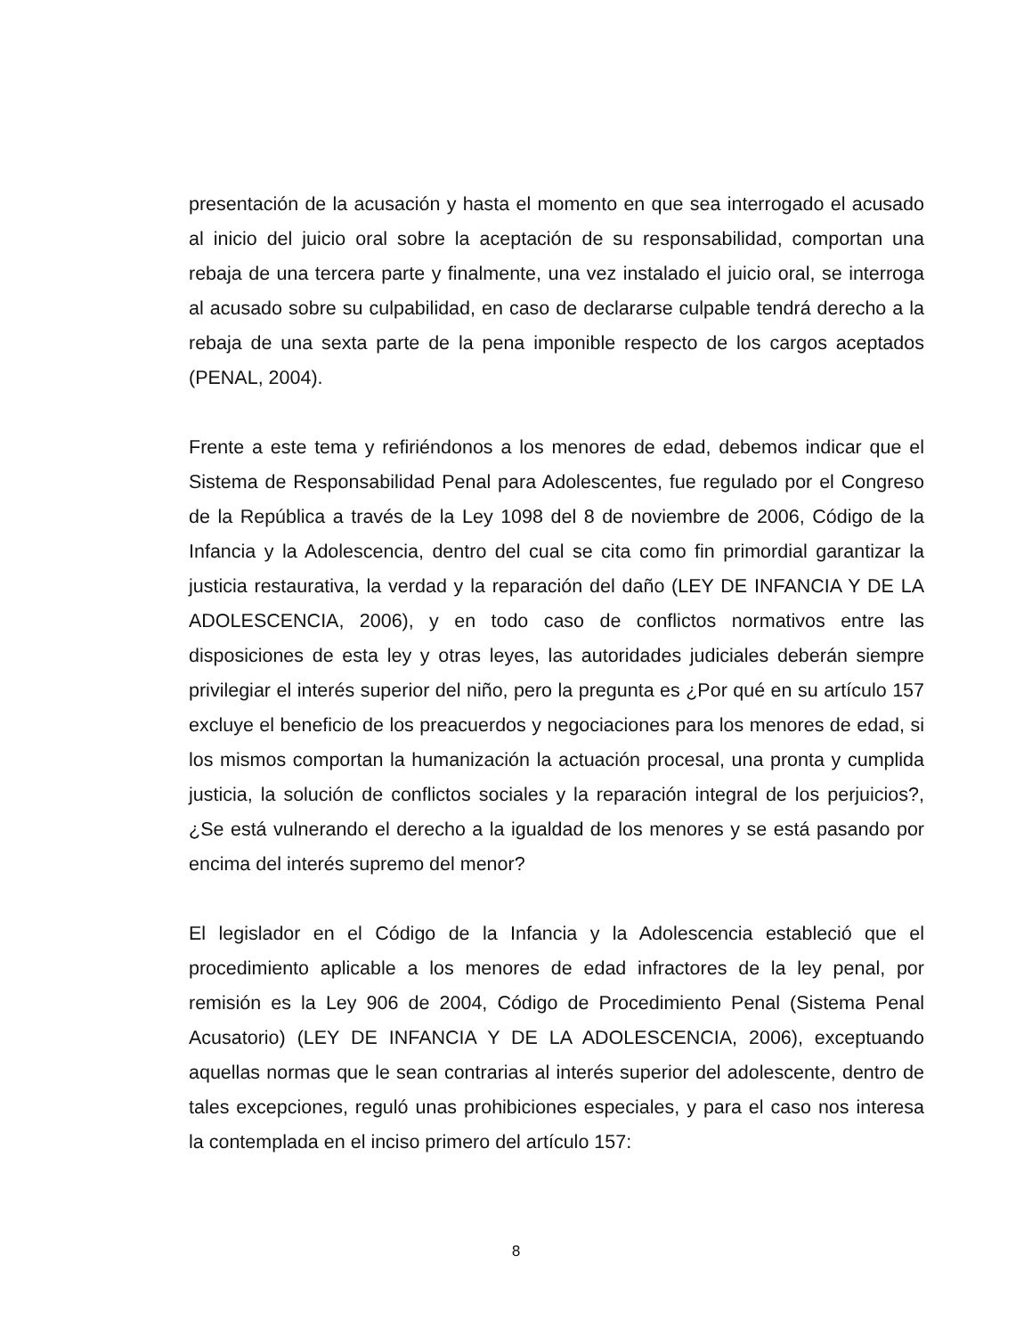presentación de la acusación y hasta el momento en que sea interrogado el acusado al inicio del juicio oral sobre la aceptación de su responsabilidad, comportan una rebaja de una tercera parte y finalmente, una vez instalado el juicio oral, se interroga al acusado sobre su culpabilidad, en caso de declararse culpable tendrá derecho a la rebaja de una sexta parte de la pena imponible respecto de los cargos aceptados (PENAL, 2004).
Frente a este tema y refiriéndonos a los menores de edad, debemos indicar que el Sistema de Responsabilidad Penal para Adolescentes, fue regulado por el Congreso de la República a través de la Ley 1098 del 8 de noviembre de 2006, Código de la Infancia y la Adolescencia, dentro del cual se cita como fin primordial garantizar la justicia restaurativa, la verdad y la reparación del daño (LEY DE INFANCIA Y DE LA ADOLESCENCIA, 2006), y en todo caso de conflictos normativos entre las disposiciones de esta ley y otras leyes, las autoridades judiciales deberán siempre privilegiar el interés superior del niño, pero la pregunta es ¿Por qué en su artículo 157 excluye el beneficio de los preacuerdos y negociaciones para los menores de edad, si los mismos comportan la humanización la actuación procesal, una pronta y cumplida justicia, la solución de conflictos sociales y la reparación integral de los perjuicios?, ¿Se está vulnerando el derecho a la igualdad de los menores y se está pasando por encima del interés supremo del menor?
El legislador en el Código de la Infancia y la Adolescencia estableció que el procedimiento aplicable a los menores de edad infractores de la ley penal, por remisión es la Ley 906 de 2004, Código de Procedimiento Penal (Sistema Penal Acusatorio) (LEY DE INFANCIA Y DE LA ADOLESCENCIA, 2006), exceptuando aquellas normas que le sean contrarias al interés superior del adolescente, dentro de tales excepciones, reguló unas prohibiciones especiales, y para el caso nos interesa la contemplada en el inciso primero del artículo 157:
8